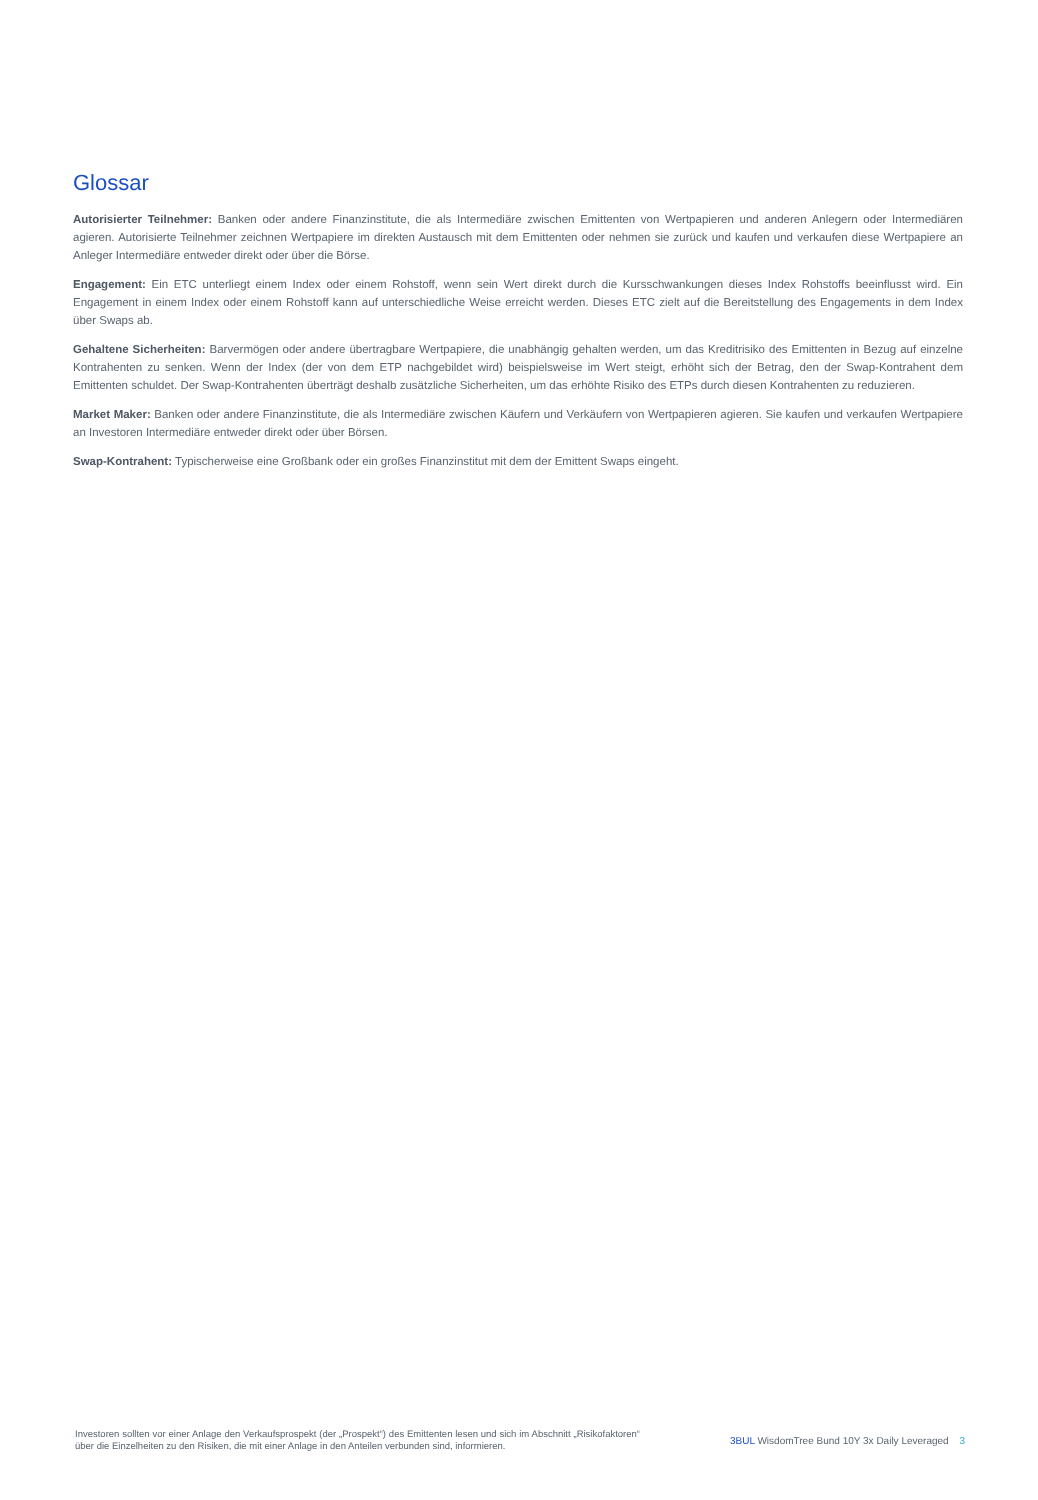Glossar
Autorisierter Teilnehmer: Banken oder andere Finanzinstitute, die als Intermediäre zwischen Emittenten von Wertpapieren und anderen Anlegern oder Intermediären agieren. Autorisierte Teilnehmer zeichnen Wertpapiere im direkten Austausch mit dem Emittenten oder nehmen sie zurück und kaufen und verkaufen diese Wertpapiere an Anleger Intermediäre entweder direkt oder über die Börse.
Engagement: Ein ETC unterliegt einem Index oder einem Rohstoff, wenn sein Wert direkt durch die Kursschwankungen dieses Index Rohstoffs beeinflusst wird. Ein Engagement in einem Index oder einem Rohstoff kann auf unterschiedliche Weise erreicht werden. Dieses ETC zielt auf die Bereitstellung des Engagements in dem Index über Swaps ab.
Gehaltene Sicherheiten: Barvermögen oder andere übertragbare Wertpapiere, die unabhängig gehalten werden, um das Kreditrisiko des Emittenten in Bezug auf einzelne Kontrahenten zu senken. Wenn der Index (der von dem ETP nachgebildet wird) beispielsweise im Wert steigt, erhöht sich der Betrag, den der Swap-Kontrahent dem Emittenten schuldet. Der Swap-Kontrahenten überträgt deshalb zusätzliche Sicherheiten, um das erhöhte Risiko des ETPs durch diesen Kontrahenten zu reduzieren.
Market Maker: Banken oder andere Finanzinstitute, die als Intermediäre zwischen Käufern und Verkäufern von Wertpapieren agieren. Sie kaufen und verkaufen Wertpapiere an Investoren Intermediäre entweder direkt oder über Börsen.
Swap-Kontrahent: Typischerweise eine Großbank oder ein großes Finanzinstitut mit dem der Emittent Swaps eingeht.
Investoren sollten vor einer Anlage den Verkaufsprospekt (der „Prospekt“) des Emittenten lesen und sich im Abschnitt „Risikofaktoren“ über die Einzelheiten zu den Risiken, die mit einer Anlage in den Anteilen verbunden sind, informieren.
3BUL WisdomTree Bund 10Y 3x Daily Leveraged 3